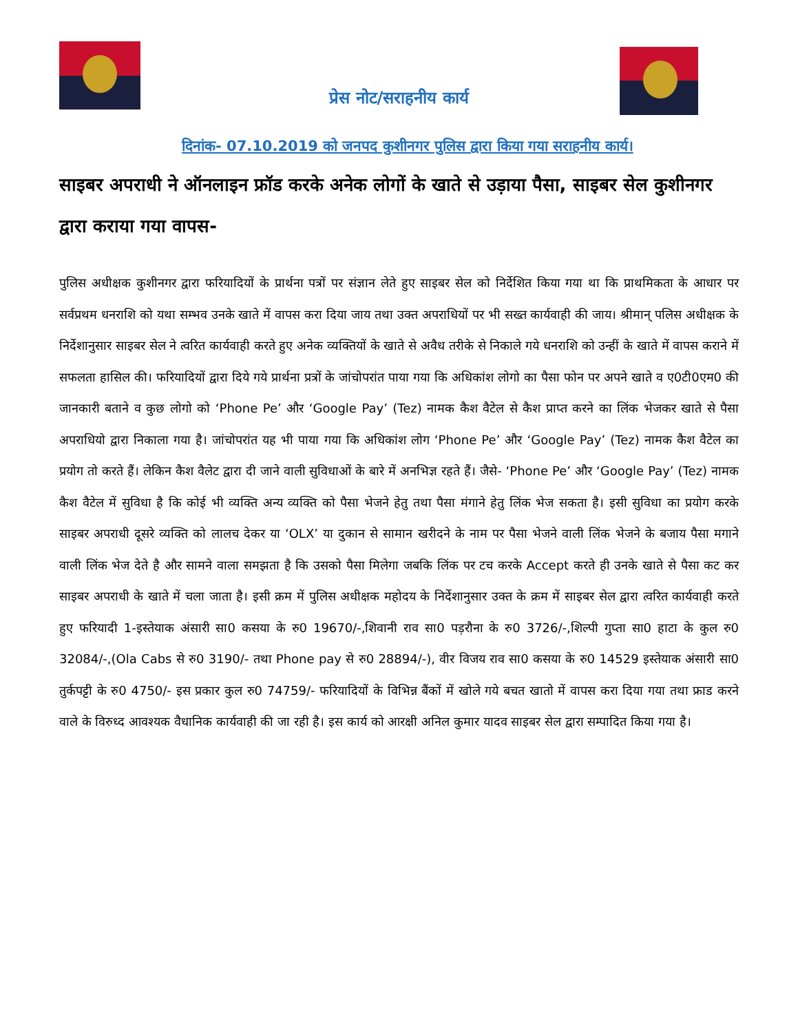प्रेस नोट/सराहनीय कार्य
दिनांक- 07.10.2019 को जनपद कुशीनगर पुलिस द्वारा किया गया सराहनीय कार्य।
साइबर अपराधी ने ऑनलाइन फ्रॉड करके अनेक लोगों के खाते से उड़ाया पैसा, साइबर सेल कुशीनगर द्वारा कराया गया वापस-
पुलिस अधीक्षक कुशीनगर द्वारा फरियादियों के प्रार्थना पत्रों पर संज्ञान लेते हुए साइबर सेल को निर्देशित किया गया था कि प्राथमिकता के आधार पर सर्वप्रथम धनराशि को यथा सम्भव उनके खाते में वापस करा दिया जाय तथा उक्त अपराधियों पर भी सख्त कार्यवाही की जाय। श्रीमान् पलिस अधीक्षक के निर्देशानुसार साइबर सेल ने त्वरित कार्यवाही करते हुए अनेक व्यक्तियों के खाते से अवैध तरीके से निकाले गये धनराशि को उन्हीं के खाते में वापस कराने में सफलता हासिल की। फरियादियों द्वारा दिये गये प्रार्थना प्रत्रों के जांचोपरांत पाया गया कि अधिकांश लोगो का पैसा फोन पर अपने खाते व ए0टी0एम0 की जानकारी बताने व कुछ लोगो को ‘Phone Pe’ और ‘Google Pay’ (Tez) नामक कैश वैटेल से कैश प्राप्त करने का लिंक भेजकर खाते से पैसा अपराधियो द्वारा निकाला गया है। जांचोपरांत यह भी पाया गया कि अधिकांश लोग ‘Phone Pe’ और ‘Google Pay’ (Tez) नामक कैश वैटेल का प्रयोग तो करते हैं। लेकिन कैश वैलेट द्वारा दी जाने वाली सुविधाओं के बारे में अनभिज्ञ रहते हैं। जैसे- ‘Phone Pe’ और ‘Google Pay’ (Tez) नामक कैश वैटेल में सुविधा है कि कोई भी व्यक्ति अन्य व्यक्ति को पैसा भेजने हेतु तथा पैसा मंगाने हेतु लिंक भेज सकता है। इसी सुविधा का प्रयोग करके साइबर अपराधी दूसरे व्यक्ति को लालच देकर या ‘OLX’ या दुकान से सामान खरीदने के नाम पर पैसा भेजने वाली लिंक भेजने के बजाय पैसा मगाने वाली लिंक भेज देते है और सामने वाला समझता है कि उसको पैसा मिलेगा जबकि लिंक पर टच करके Accept करते ही उनके खाते से पैसा कट कर साइबर अपराधी के खाते में चला जाता है। इसी क्रम में पुलिस अधीक्षक महोदय के निर्देशानुसार उक्त के क्रम में साइबर सेल द्वारा त्वरित कार्यवाही करते हुए फरियादी 1-इस्तेयाक अंसारी सा0 कसया के रु0 19670/-,शिवानी राव सा0 पड़रौना के रु0 3726/-,शिल्पी गुप्ता सा0 हाटा के कुल रु0 32084/-,(Ola Cabs से रु0 3190/- तथा Phone pay से रु0 28894/-), वीर विजय राव सा0 कसया के रु0 14529 इस्तेयाक अंसारी सा0 तुर्कपट्टी के रु0 4750/- इस प्रकार कुल रु0 74759/- फरियादियों के विभिन्न बैंकों में खोले गये बचत खातो में वापस करा दिया गया तथा फ्राड करने वाले के विरुध्द आवश्यक वैधानिक कार्यवाही की जा रही है। इस कार्य को आरक्षी अनिल कुमार यादव साइबर सेल द्वारा सम्पादित किया गया है।